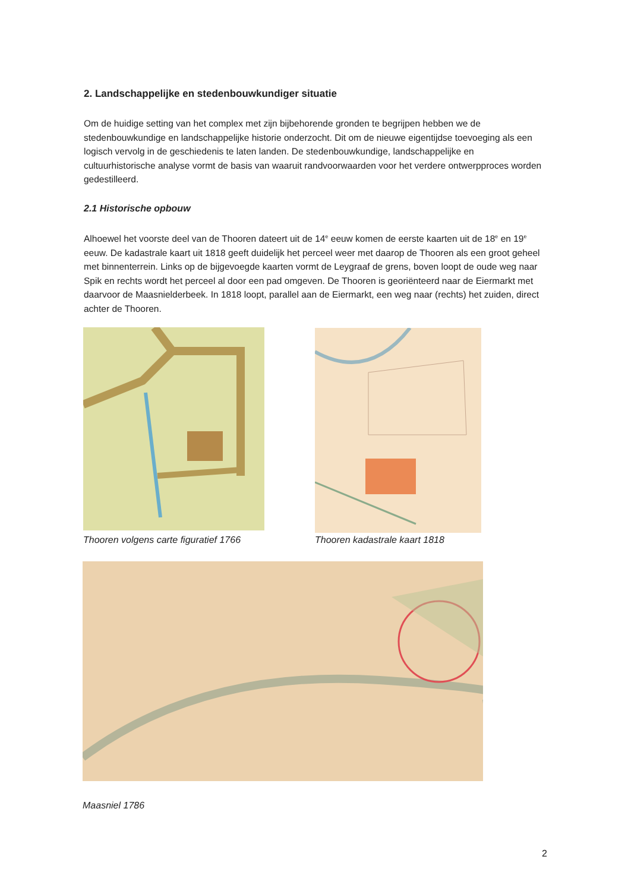2. Landschappelijke en stedenbouwkundiger situatie
Om de huidige setting van het complex met zijn bijbehorende gronden te begrijpen hebben we de stedenbouwkundige en landschappelijke historie onderzocht. Dit om de nieuwe eigentijdse toevoeging als een logisch vervolg in de geschiedenis te laten landen. De stedenbouwkundige, landschappelijke en cultuurhistorische analyse vormt de basis van waaruit randvoorwaarden voor het verdere ontwerpproces worden gedestilleerd.
2.1 Historische opbouw
Alhoewel het voorste deel van de Thooren dateert uit de 14<sup>e</sup> eeuw komen de eerste kaarten uit de 18<sup>e</sup> en 19<sup>e</sup> eeuw. De kadastrale kaart uit 1818 geeft duidelijk het perceel weer met daarop de Thooren als een groot geheel met binnenterrein. Links op de bijgevoegde kaarten vormt de Leygraaf de grens, boven loopt de oude weg naar Spik en rechts wordt het perceel al door een pad omgeven. De Thooren is georiënteerd naar de Eiermarkt met daarvoor de Maasnielderbeek. In 1818 loopt, parallel aan de Eiermarkt, een weg naar (rechts) het zuiden, direct achter de Thooren.
Thooren volgens carte figuratief 1766
Thooren kadastrale kaart 1818
Maasniel 1786
2